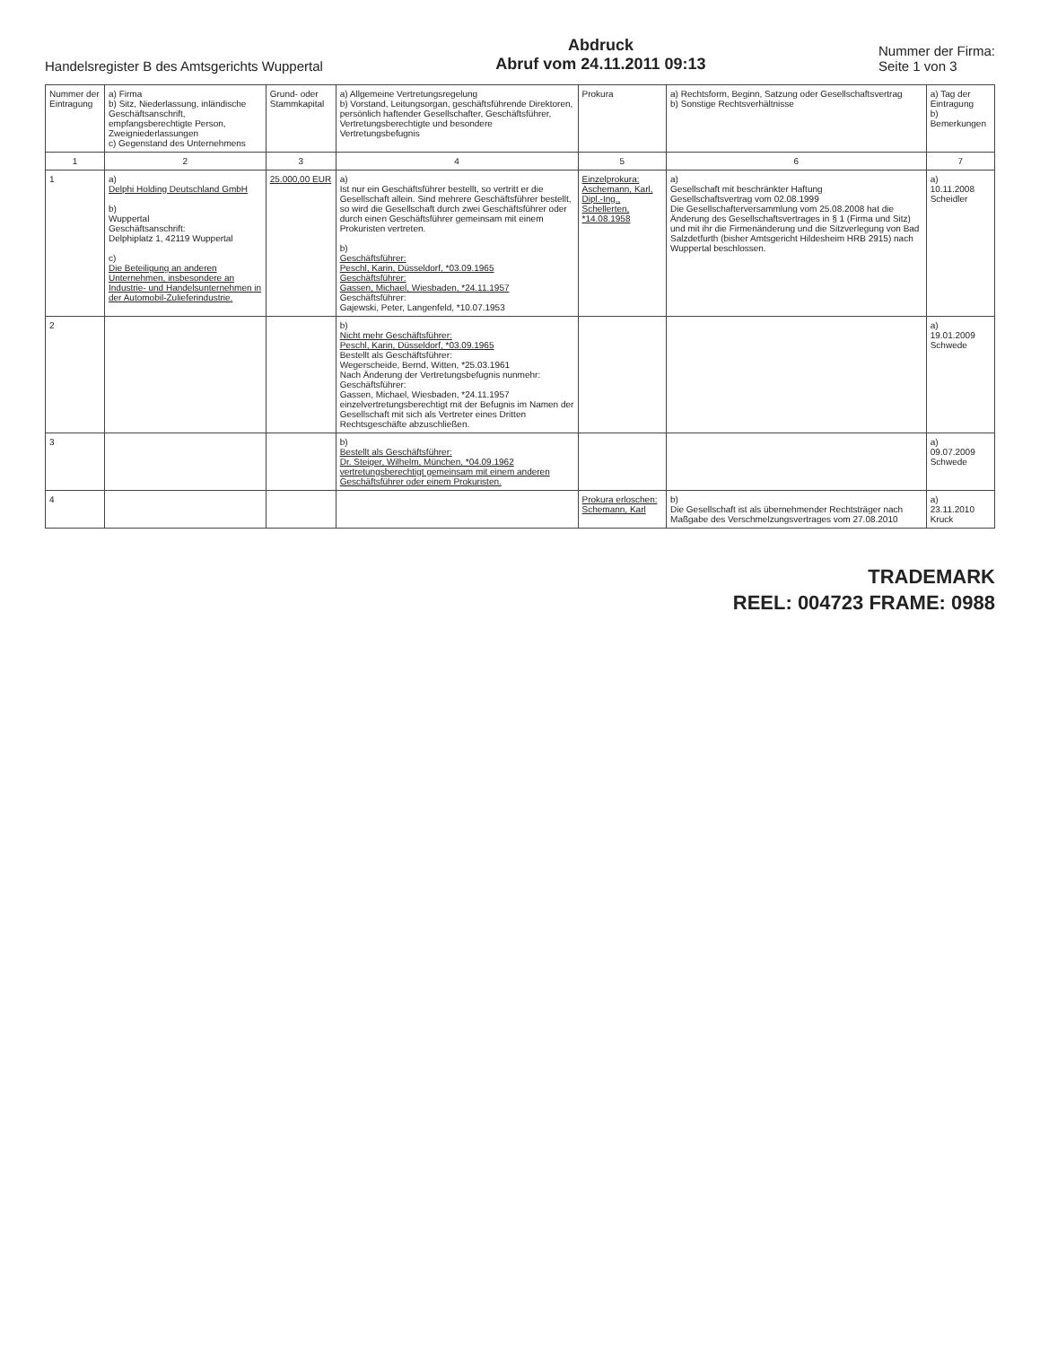Handelsregister B des Amtsgerichts Wuppertal
Abdruck
Abruf vom 24.11.2011 09:13
Nummer der Firma:
Seite 1 von 3
| Nummer der Eintragung | a) Firma b) Sitz, Niederlassung, inländische Geschäftsanschrift, empfangsberechtigte Person, Zweigniederlassungen c) Gegenstand des Unternehmens | Grund- oder Stammkapital | a) Allgemeine Vertretungsregelung b) Vorstand, Leitungsorgan, geschäftsführende Direktoren, persönlich haftender Gesellschafter, Geschäftsführer, Vertretungsberechtigte und besondere Vertretungsbefugnis | Prokura | a) Rechtsform, Beginn, Satzung oder Gesellschaftsvertrag b) Sonstige Rechtsverhältnisse | a) Tag der Eintragung b) Bemerkungen |
| --- | --- | --- | --- | --- | --- | --- |
| 1 | 2 | 3 | 4 | 5 | 6 | 7 |
| 1 | a) Delphi Holding Deutschland GmbH b) Wuppertal Geschäftsanschrift: Delphiplatz 1, 42119 Wuppertal c) Die Beteiligung an anderen Unternehmen, insbesondere an Industrie- und Handelsunternehmen in der Automobil-Zulieferindustrie. | 25.000,00 EUR | a) Ist nur ein Geschäftsführer bestellt, so vertritt er die Gesellschaft allein. Sind mehrere Geschäftsführer bestellt, so wird die Gesellschaft durch zwei Geschäftsführer oder durch einen Geschäftsführer gemeinsam mit einem Prokuristen vertreten. b) Geschäftsführer: Peschl, Karin, Düsseldorf, *03.09.1965 Geschäftsführer: Gassen, Michael, Wiesbaden, *24.11.1957 Geschäftsführer: Gajewski, Peter, Langenfeld, *10.07.1953 | Einzelprokura: Aschemann, Karl, Dipl.-Ing., Schellerten, *14.08.1958 | a) Gesellschaft mit beschränkter Haftung Gesellschaftsvertrag vom 02.08.1999 Die Gesellschafterversammlung vom 25.08.2008 hat die Änderung des Gesellschaftsvertrages in § 1 (Firma und Sitz) und mit ihr die Firmenänderung und die Sitzverlegung von Bad Salzdetfurth (bisher Amtsgericht Hildesheim HRB 2915) nach Wuppertal beschlossen. | a) 10.11.2008 Scheidler |
| 2 | | | b) Nicht mehr Geschäftsführer: Peschl, Karin, Düsseldorf, *03.09.1965 Bestellt als Geschäftsführer: Wegerscheide, Bernd, Witten, *25.03.1961 Nach Änderung der Vertretungsbefugnis nunmehr: Geschäftsführer: Gassen, Michael, Wiesbaden, *24.11.1957 einzelvertretungsberechtigt mit der Befugnis im Namen der Gesellschaft mit sich als Vertreter eines Dritten Rechtsgeschäfte abzuschließen. | | | a) 19.01.2009 Schwede |
| 3 | | | b) Bestellt als Geschäftsführer: Dr. Steiger, Wilhelm, München, *04.09.1962 vertretungsberechtigt gemeinsam mit einem anderen Geschäftsführer oder einem Prokuristen. | | | a) 09.07.2009 Schwede |
| 4 | | | | Prokura erloschen: Schemann, Karl | b) Die Gesellschaft ist als übernehmender Rechtsträger nach Maßgabe des Verschmelzungsvertrages vom 27.08.2010 | a) 23.11.2010 Kruck |
TRADEMARK
REEL: 004723 FRAME: 0988